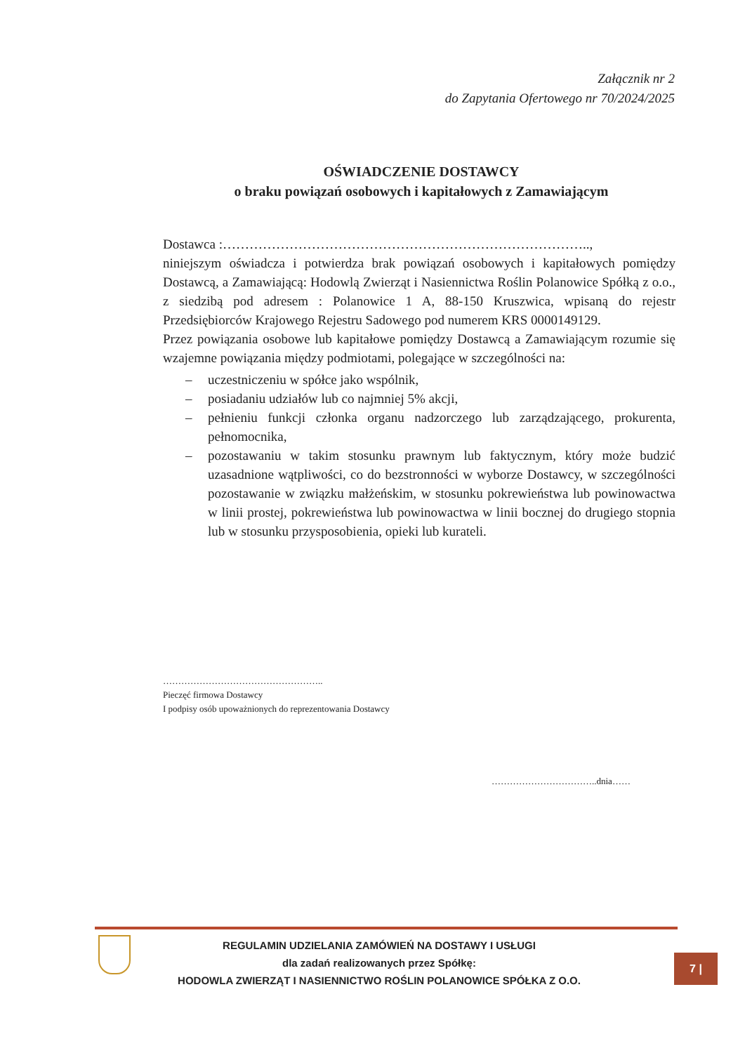Załącznik nr 2
do Zapytania Ofertowego nr 70/2024/2025
OŚWIADCZENIE DOSTAWCY
o braku powiązań osobowych i kapitałowych z Zamawiającym
Dostawca :………………………………………………………………………..,
niniejszym oświadcza i potwierdza brak powiązań osobowych i kapitałowych pomiędzy Dostawcą, a Zamawiającą: Hodowlą Zwierząt i Nasiennictwa Roślin Polanowice Spółką z o.o., z siedzibą pod adresem : Polanowice 1 A, 88-150 Kruszwica, wpisaną do rejestr Przedsiębiorców Krajowego Rejestru Sadowego pod numerem KRS 0000149129.
Przez powiązania osobowe lub kapitałowe pomiędzy Dostawcą a Zamawiającym rozumie się wzajemne powiązania między podmiotami, polegające w szczególności na:
– uczestniczeniu w spółce jako wspólnik,
– posiadaniu udziałów lub co najmniej 5% akcji,
– pełnieniu funkcji członka organu nadzorczego lub zarządzającego, prokurenta, pełnomocnika,
– pozostawaniu w takim stosunku prawnym lub faktycznym, który może budzić uzasadnione wątpliwości, co do bezstronności w wyborze Dostawcy, w szczególności pozostawanie w związku małżeńskim, w stosunku pokrewieństwa lub powinowactwa w linii prostej, pokrewieństwa lub powinowactwa w linii bocznej do drugiego stopnia lub w stosunku przysposobienia, opieki lub kurateli.
……………………………………………..
Pieczęć firmowa Dostawcy
I podpisy osób upoważnionych do reprezentowania Dostawcy
……………………………..dnia……
REGULAMIN UDZIELANIA ZAMÓWIEŃ NA DOSTAWY I USŁUGI
dla zadań realizowanych przez Spółkę:
HODOWLA ZWIERZĄT I NASIENNICTWO ROŚLIN POLANOWICE SPÓŁKA Z O.O.
7 |